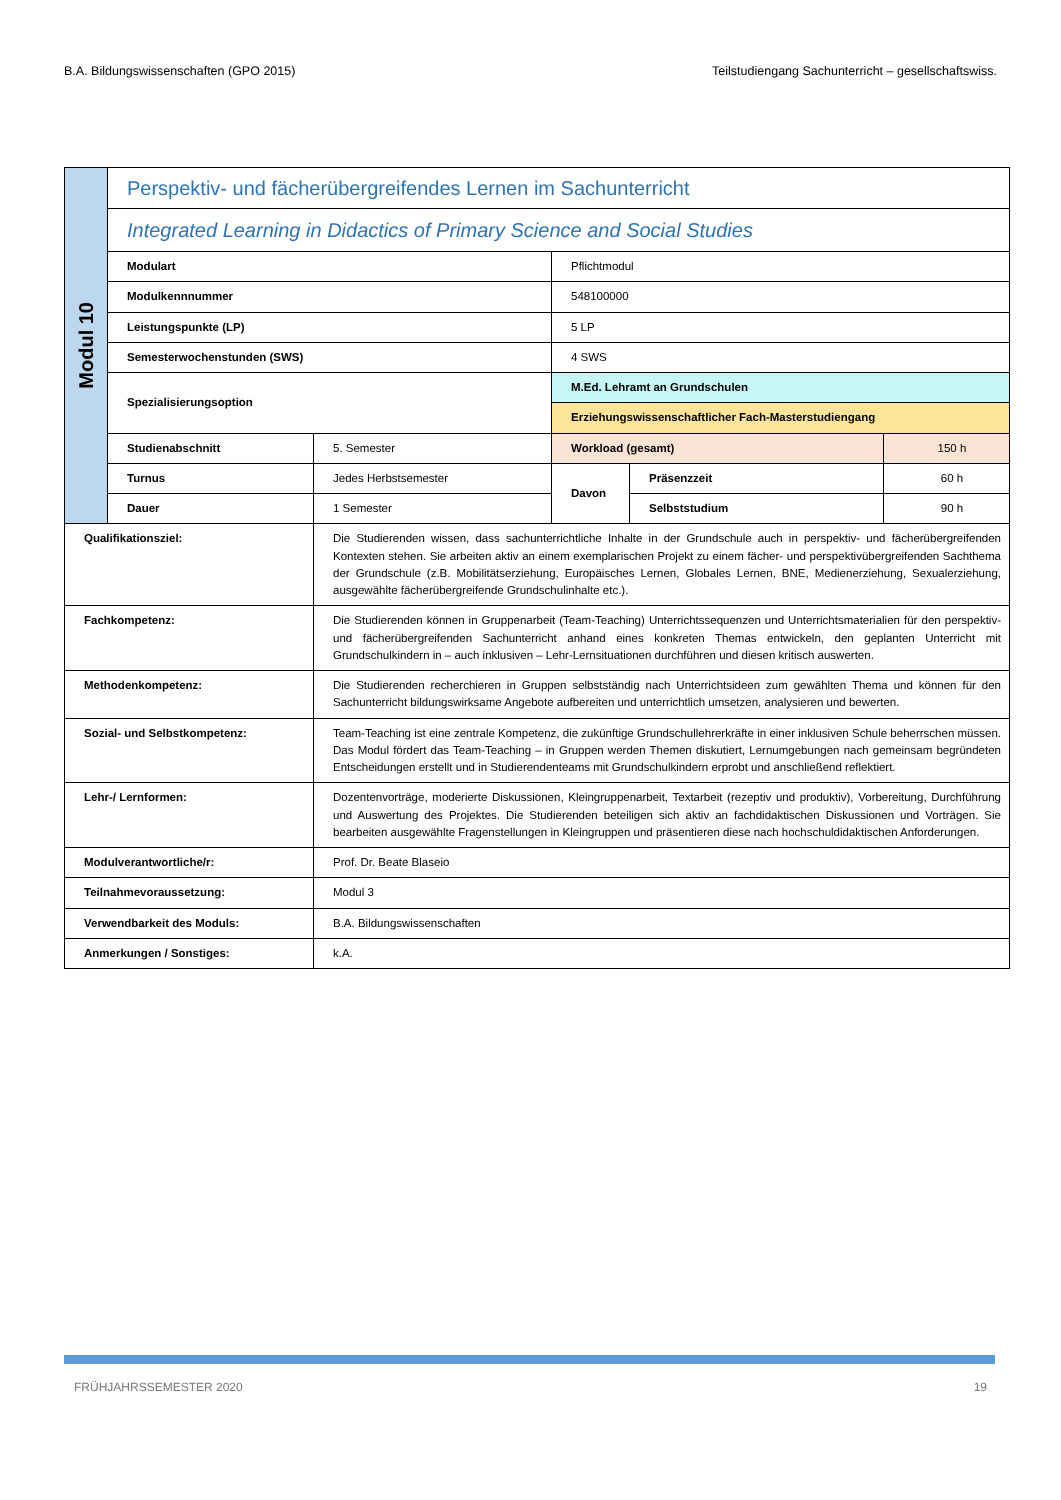B.A. Bildungswissenschaften (GPO 2015) Teilstudiengang Sachunterricht – gesellschaftswiss.
| Modul 10 | Perspektiv- und fächerübergreifendes Lernen im Sachunterricht | | | | |
| | Integrated Learning in Didactics of Primary Science and Social Studies | | | | |
| | Modulart | | Pflichtmodul | | |
| | Modulkennnummer | | 548100000 | | |
| | Leistungspunkte (LP) | | 5 LP | | |
| | Semesterwochenstunden (SWS) | | 4 SWS | | |
| | Spezialisierungsoption | | M.Ed. Lehramt an Grundschulen | | |
| | | | Erziehungswissenschaftlicher Fach-Masterstudiengang | | |
| | Studienabschnitt | 5. Semester | Workload (gesamt) | | 150 h |
| | Turnus | Jedes Herbstsemester | Davon | Präsenzzeit | 60 h |
| | Dauer | 1 Semester | | Selbststudium | 90 h |
| Qualifikationsziel: | | Die Studierenden wissen, dass sachunterrichtliche Inhalte in der Grundschule auch in perspektiv- und fächerübergreifenden Kontexten stehen. Sie arbeiten aktiv an einem exemplarischen Projekt zu einem fächer- und perspektivübergreifenden Sachthema der Grundschule (z.B. Mobilitätserziehung, Europäisches Lernen, Globales Lernen, BNE, Medienerziehung, Sexualerziehung, ausgewählte fächerübergreifende Grundschulinhalte etc.). | | | |
| Fachkompetenz: | | Die Studierenden können in Gruppenarbeit (Team-Teaching) Unterrichtssequenzen und Unterrichtsmaterialien für den perspektiv- und fächerübergreifenden Sachunterricht anhand eines konkreten Themas entwickeln, den geplanten Unterricht mit Grundschulkindern in – auch inklusiven – Lehr-Lernsituationen durchführen und diesen kritisch auswerten. | | | |
| Methodenkompetenz: | | Die Studierenden recherchieren in Gruppen selbstständig nach Unterrichtsideen zum gewählten Thema und können für den Sachunterricht bildungswirksame Angebote aufbereiten und unterrichtlich umsetzen, analysieren und bewerten. | | | |
| Sozial- und Selbstkompetenz: | | Team-Teaching ist eine zentrale Kompetenz, die zukünftige Grundschullehrerkräfte in einer inklusiven Schule beherrschen müssen. Das Modul fördert das Team-Teaching – in Gruppen werden Themen diskutiert, Lernumgebungen nach gemeinsam begründeten Entscheidungen erstellt und in Studierendenteams mit Grundschulkindern erprobt und anschließend reflektiert. | | | |
| Lehr-/ Lernformen: | | Dozentenvorträge, moderierte Diskussionen, Kleingruppenarbeit, Textarbeit (rezeptiv und produktiv), Vorbereitung, Durchführung und Auswertung des Projektes. Die Studierenden beteiligen sich aktiv an fachdidaktischen Diskussionen und Vorträgen. Sie bearbeiten ausgewählte Fragenstellungen in Kleingruppen und präsentieren diese nach hochschuldidaktischen Anforderungen. | | | |
| Modulverantwortliche/r: | | Prof. Dr. Beate Blaseio | | | |
| Teilnahmevoraussetzung: | | Modul 3 | | | |
| Verwendbarkeit des Moduls: | | B.A. Bildungswissenschaften | | | |
| Anmerkungen / Sonstiges: | | k.A. | | | |
FRÜHJAHRSSEMESTER 2020 19